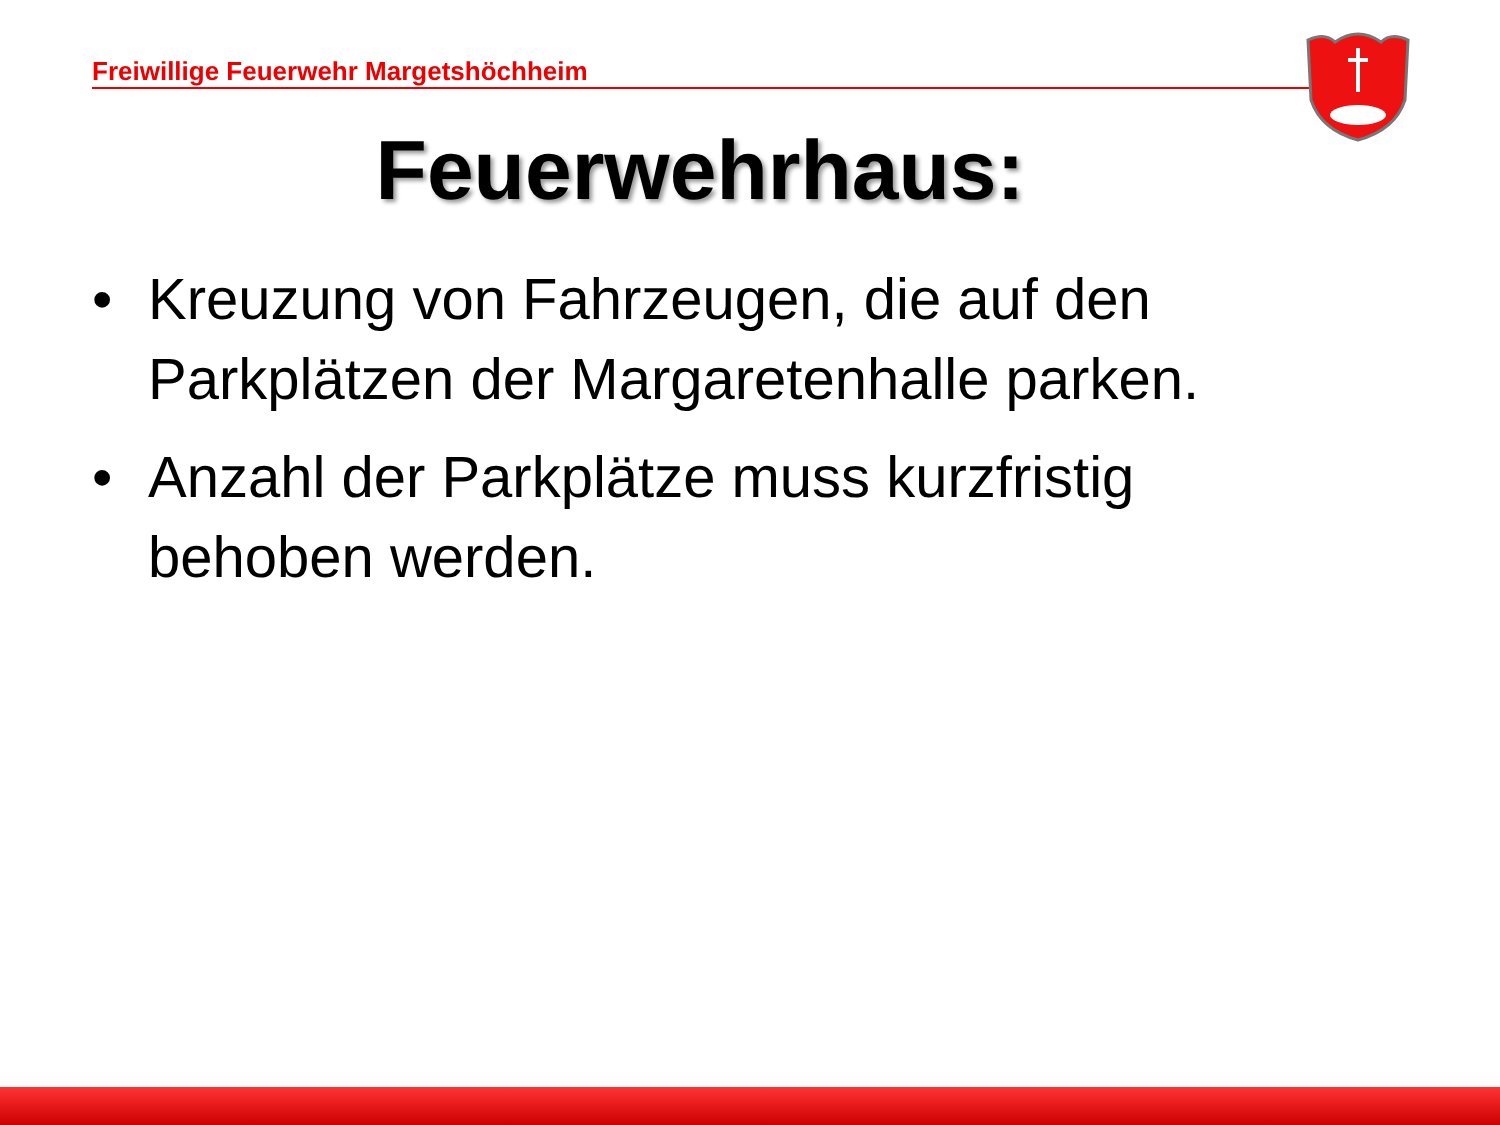Freiwillige Feuerwehr Margetshöchheim
Feuerwehrhaus:
• Kreuzung von Fahrzeugen, die auf den Parkplätzen der Margaretenhalle parken.
• Anzahl der Parkplätze muss kurzfristig behoben werden.